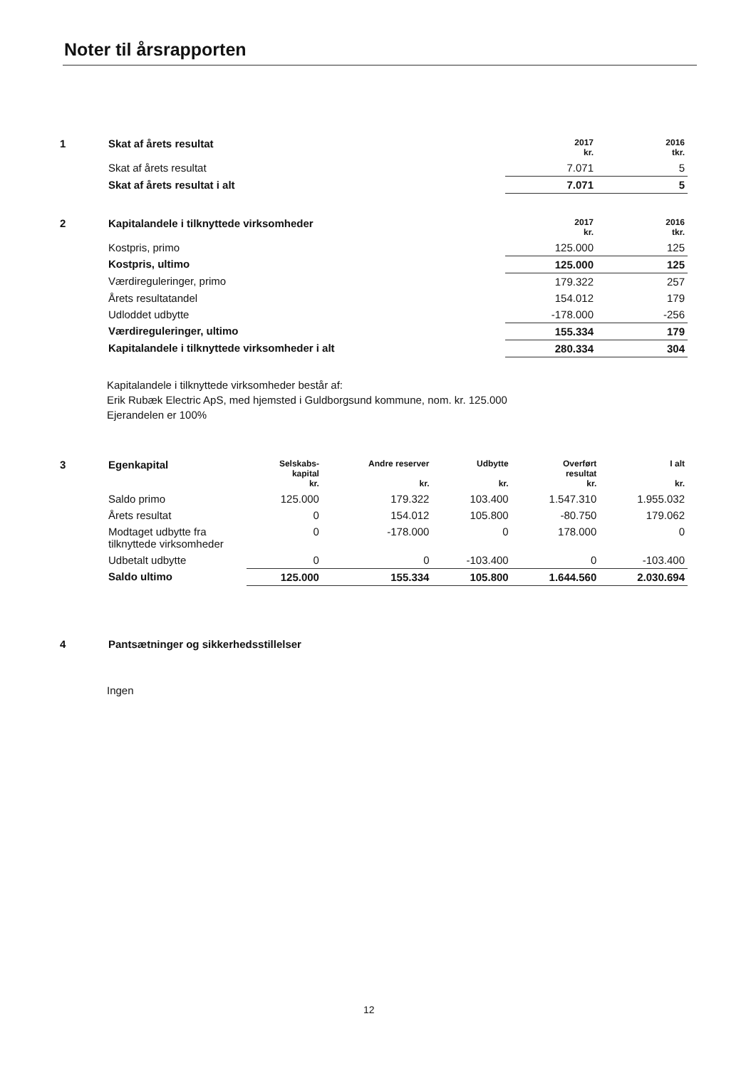Noter til årsrapporten
| 1 | Skat af årets resultat | 2017 kr. | 2016 tkr. |
| | Skat af årets resultat | 7.071 | 5 |
| | Skat af årets resultat i alt | 7.071 | 5 |
| 2 | Kapitalandele i tilknyttede virksomheder | 2017 kr. | 2016 tkr. |
| | Kostpris, primo | 125.000 | 125 |
| | Kostpris, ultimo | 125.000 | 125 |
| | Værdireguleringer, primo | 179.322 | 257 |
| | Årets resultatandel | 154.012 | 179 |
| | Udloddet udbytte | -178.000 | -256 |
| | Værdireguleringer, ultimo | 155.334 | 179 |
| | Kapitalandele i tilknyttede virksomheder i alt | 280.334 | 304 |
Kapitalandele i tilknyttede virksomheder består af:
Erik Rubæk Electric ApS, med hjemsted i Guldborgsund kommune, nom. kr. 125.000
Ejerandelen er 100%
| 3 | Egenkapital | Selskabs- kapital kr. | Andre reserver kr. | Udbytte kr. | Overført resultat kr. | I alt kr. |
| | Saldo primo | 125.000 | 179.322 | 103.400 | 1.547.310 | 1.955.032 |
| | Årets resultat | 0 | 154.012 | 105.800 | -80.750 | 179.062 |
| | Modtaget udbytte fra tilknyttede virksomheder | 0 | -178.000 | 0 | 178.000 | 0 |
| | Udbetalt udbytte | 0 | 0 | -103.400 | 0 | -103.400 |
| | Saldo ultimo | 125.000 | 155.334 | 105.800 | 1.644.560 | 2.030.694 |
| 4 | Pantsætninger og sikkerhedsstillelser |
Ingen
12